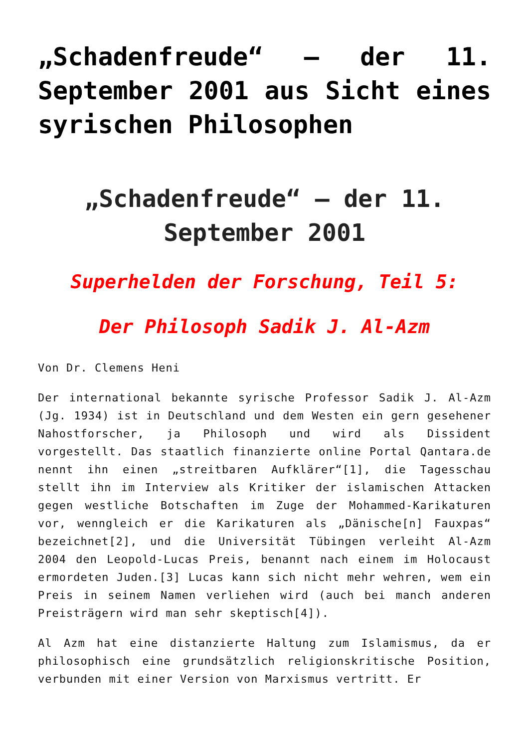„Schadenfreude“ – der 11. September 2001 aus Sicht eines syrischen Philosophen
„Schadenfreude“ – der 11. September 2001
Superhelden der Forschung, Teil 5:
Der Philosoph Sadik J. Al-Azm
Von Dr. Clemens Heni
Der international bekannte syrische Professor Sadik J. Al-Azm (Jg. 1934) ist in Deutschland und dem Westen ein gern gesehener Nahostforscher, ja Philosoph und wird als Dissident vorgestellt. Das staatlich finanzierte online Portal Qantara.de nennt ihn einen „streitbaren Aufklärer“[1], die Tagesschau stellt ihn im Interview als Kritiker der islamischen Attacken gegen westliche Botschaften im Zuge der Mohammed-Karikaturen vor, wenngleich er die Karikaturen als „Dänische[n] Fauxpas“ bezeichnet[2], und die Universität Tübingen verleiht Al-Azm 2004 den Leopold-Lucas Preis, benannt nach einem im Holocaust ermordeten Juden.[3] Lucas kann sich nicht mehr wehren, wem ein Preis in seinem Namen verliehen wird (auch bei manch anderen Preisträgern wird man sehr skeptisch[4]).
Al Azm hat eine distanzierte Haltung zum Islamismus, da er philosophisch eine grundsätzlich religionskritische Position, verbunden mit einer Version von Marxismus vertritt. Er